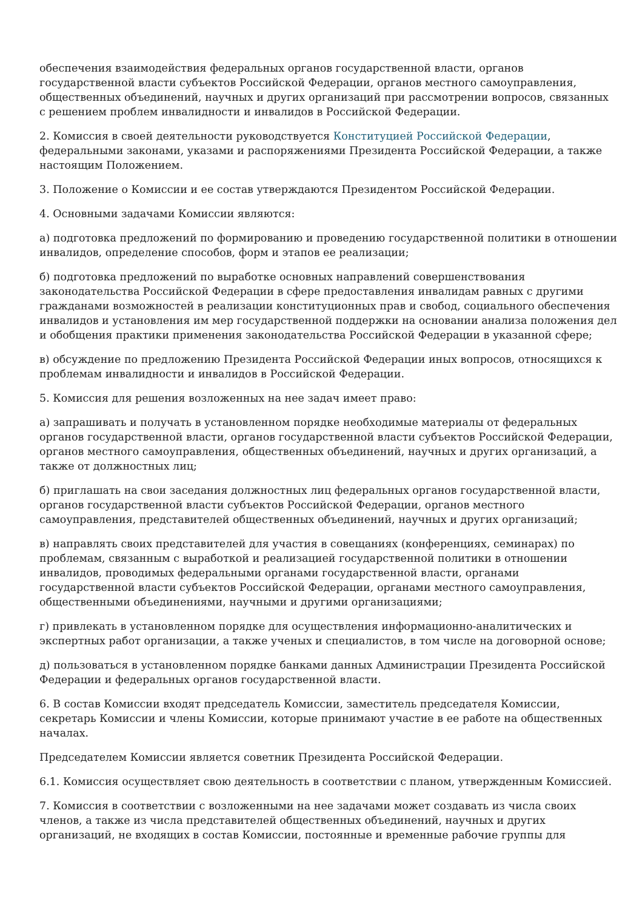обеспечения взаимодействия федеральных органов государственной власти, органов государственной власти субъектов Российской Федерации, органов местного самоуправления, общественных объединений, научных и других организаций при рассмотрении вопросов, связанных с решением проблем инвалидности и инвалидов в Российской Федерации.
2. Комиссия в своей деятельности руководствуется Конституцией Российской Федерации, федеральными законами, указами и распоряжениями Президента Российской Федерации, а также настоящим Положением.
3. Положение о Комиссии и ее состав утверждаются Президентом Российской Федерации.
4. Основными задачами Комиссии являются:
а) подготовка предложений по формированию и проведению государственной политики в отношении инвалидов, определение способов, форм и этапов ее реализации;
б) подготовка предложений по выработке основных направлений совершенствования законодательства Российской Федерации в сфере предоставления инвалидам равных с другими гражданами возможностей в реализации конституционных прав и свобод, социального обеспечения инвалидов и установления им мер государственной поддержки на основании анализа положения дел и обобщения практики применения законодательства Российской Федерации в указанной сфере;
в) обсуждение по предложению Президента Российской Федерации иных вопросов, относящихся к проблемам инвалидности и инвалидов в Российской Федерации.
5. Комиссия для решения возложенных на нее задач имеет право:
а) запрашивать и получать в установленном порядке необходимые материалы от федеральных органов государственной власти, органов государственной власти субъектов Российской Федерации, органов местного самоуправления, общественных объединений, научных и других организаций, а также от должностных лиц;
б) приглашать на свои заседания должностных лиц федеральных органов государственной власти, органов государственной власти субъектов Российской Федерации, органов местного самоуправления, представителей общественных объединений, научных и других организаций;
в) направлять своих представителей для участия в совещаниях (конференциях, семинарах) по проблемам, связанным с выработкой и реализацией государственной политики в отношении инвалидов, проводимых федеральными органами государственной власти, органами государственной власти субъектов Российской Федерации, органами местного самоуправления, общественными объединениями, научными и другими организациями;
г) привлекать в установленном порядке для осуществления информационно-аналитических и экспертных работ организации, а также ученых и специалистов, в том числе на договорной основе;
д) пользоваться в установленном порядке банками данных Администрации Президента Российской Федерации и федеральных органов государственной власти.
6. В состав Комиссии входят председатель Комиссии, заместитель председателя Комиссии, секретарь Комиссии и члены Комиссии, которые принимают участие в ее работе на общественных началах.
Председателем Комиссии является советник Президента Российской Федерации.
6.1. Комиссия осуществляет свою деятельность в соответствии с планом, утвержденным Комиссией.
7. Комиссия в соответствии с возложенными на нее задачами может создавать из числа своих членов, а также из числа представителей общественных объединений, научных и других организаций, не входящих в состав Комиссии, постоянные и временные рабочие группы для